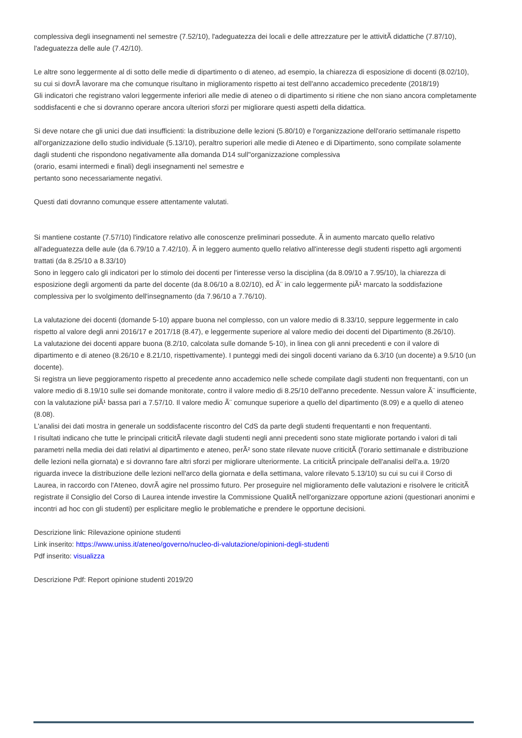complessiva degli insegnamenti nel semestre (7.52/10), l'adeguatezza dei locali e delle attrezzature per le attivitÃ didattiche (7.87/10), l'adeguatezza delle aule (7.42/10).
Le altre sono leggermente al di sotto delle medie di dipartimento o di ateneo, ad esempio, la chiarezza di esposizione di docenti (8.02/10), su cui si dovrÃ lavorare ma che comunque risultano in miglioramento rispetto ai test dell'anno accademico precedente (2018/19)
Gli indicatori che registrano valori leggermente inferiori alle medie di ateneo o di dipartimento si ritiene che non siano ancora completamente soddisfacenti e che si dovranno operare ancora ulteriori sforzi per migliorare questi aspetti della didattica.
Si deve notare che gli unici due dati insufficienti: la distribuzione delle lezioni (5.80/10) e l'organizzazione dell'orario settimanale rispetto all'organizzazione dello studio individuale (5.13/10), peraltro superiori alle medie di Ateneo e di Dipartimento, sono compilate solamente dagli studenti che rispondono negativamente alla domanda D14 sull''organizzazione complessiva
(orario, esami intermedi e finali) degli insegnamenti nel semestre e
pertanto sono necessariamente negativi.
Questi dati dovranno comunque essere attentamente valutati.
Si mantiene costante (7.57/10) l'indicatore relativo alle conoscenze preliminari possedute. Ã in aumento marcato quello relativo all'adeguatezza delle aule (da 6.79/10 a 7.42/10). Ã in leggero aumento quello relativo all'interesse degli studenti rispetto agli argomenti trattati (da 8.25/10 a 8.33/10)
Sono in leggero calo gli indicatori per lo stimolo dei docenti per l'interesse verso la disciplina (da 8.09/10 a 7.95/10), la chiarezza di esposizione degli argomenti da parte del docente (da 8.06/10 a 8.02/10), ed Ã¨ in calo leggermente piÃ¹ marcato la soddisfazione complessiva per lo svolgimento dell'insegnamento (da 7.96/10 a 7.76/10).
La valutazione dei docenti (domande 5-10) appare buona nel complesso, con un valore medio di 8.33/10, seppure leggermente in calo rispetto al valore degli anni 2016/17 e 2017/18 (8.47), e leggermente superiore al valore medio dei docenti del Dipartimento (8.26/10).
La valutazione dei docenti appare buona (8.2/10, calcolata sulle domande 5-10), in linea con gli anni precedenti e con il valore di dipartimento e di ateneo (8.26/10 e 8.21/10, rispettivamente). I punteggi medi dei singoli docenti variano da 6.3/10 (un docente) a 9.5/10 (un docente).
Si registra un lieve peggioramento rispetto al precedente anno accademico nelle schede compilate dagli studenti non frequentanti, con un valore medio di 8.19/10 sulle sei domande monitorate, contro il valore medio di 8.25/10 dell'anno precedente. Nessun valore Ã¨ insufficiente, con la valutazione piÃ¹ bassa pari a 7.57/10. Il valore medio Ã¨ comunque superiore a quello del dipartimento (8.09) e a quello di ateneo (8.08).
L'analisi dei dati mostra in generale un soddisfacente riscontro del CdS da parte degli studenti frequentanti e non frequentanti.
I risultati indicano che tutte le principali criticitÃ rilevate dagli studenti negli anni precedenti sono state migliorate portando i valori di tali parametri nella media dei dati relativi al dipartimento e ateneo, perÃ² sono state rilevate nuove criticitÃ (l'orario settimanale e distribuzione delle lezioni nella giornata) e si dovranno fare altri sforzi per migliorare ulteriormente. La criticitÃ principale dell'analisi dell'a.a. 19/20 riguarda invece la distribuzione delle lezioni nell'arco della giornata e della settimana, valore rilevato 5.13/10) su cui su cui il Corso di Laurea, in raccordo con l'Ateneo, dovrÃ agire nel prossimo futuro. Per proseguire nel miglioramento delle valutazioni e risolvere le criticitÃ registrate il Consiglio del Corso di Laurea intende investire la Commissione QualitÃ nell'organizzare opportune azioni (questionari anonimi e incontri ad hoc con gli studenti) per esplicitare meglio le problematiche e prendere le opportune decisioni.
Descrizione link: Rilevazione opinione studenti
Link inserito: https://www.uniss.it/ateneo/governo/nucleo-di-valutazione/opinioni-degli-studenti
Pdf inserito: visualizza
Descrizione Pdf: Report opinione studenti 2019/20